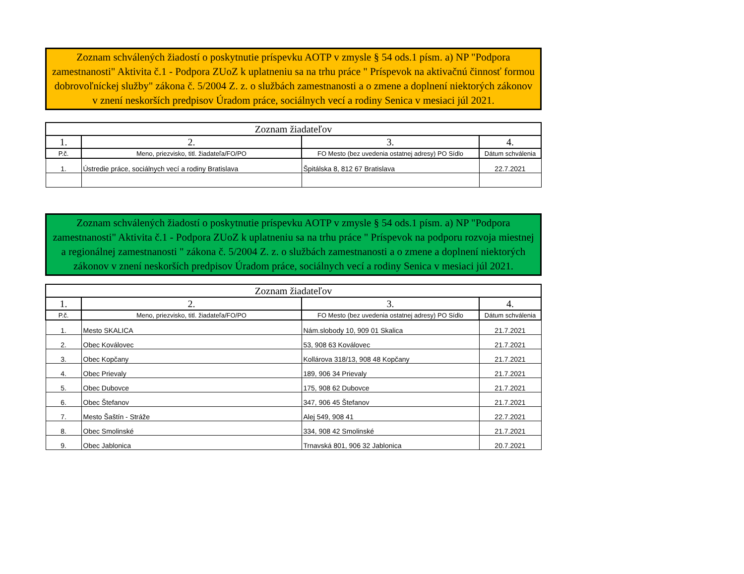Zoznam schválených žiadostí o poskytnutie príspevku AOTP v zmysle § 54 ods.1 písm. a) NP "Podpora zamestnanosti" Aktivita č.1 - Podpora ZUoZ k uplatneniu sa na trhu práce " Príspevok na aktivačnú činnosť formou dobrovoľníckej služby" zákona č. 5/2004 Z. z. o službách zamestnanosti a o zmene a doplnení niektorých zákonov v znení neskorších predpisov Úradom práce, sociálnych vecí a rodiny Senica v mesiaci júl 2021.
| Zoznam žiadateľov | | | |
| --- | --- | --- | --- |
| 1. | 2. | 3. | 4. |
| P.č. | Meno, priezvisko, titl. žiadateľa/FO/PO | FO Mesto (bez uvedenia ostatnej adresy) PO Sídlo | Dátum schválenia |
| 1. | Ústredie práce, sociálnych vecí a rodiny Bratislava | Špitálska 8, 812 67 Bratislava | 22.7.2021 |
Zoznam schválených žiadostí o poskytnutie príspevku AOTP v zmysle § 54 ods.1 písm. a) NP "Podpora zamestnanosti" Aktivita č.1 - Podpora ZUoZ k uplatneniu sa na trhu práce " Príspevok na podporu rozvoja miestnej a regionálnej zamestnanosti " zákona č. 5/2004 Z. z. o službách zamestnanosti a o zmene a doplnení niektorých zákonov v znení neskorších predpisov Úradom práce, sociálnych vecí a rodiny Senica v mesiaci júl 2021.
| Zoznam žiadateľov | | | |
| --- | --- | --- | --- |
| 1. | 2. | 3. | 4. |
| P.č. | Meno, priezvisko, titl. žiadateľa/FO/PO | FO Mesto (bez uvedenia ostatnej adresy) PO Sídlo | Dátum schválenia |
| 1. | Mesto SKALICA | Nám.slobody 10, 909 01 Skalica | 21.7.2021 |
| 2. | Obec Koválovec | 53, 908 63 Koválovec | 21.7.2021 |
| 3. | Obec Kopčany | Kollárova 318/13, 908 48 Kopčany | 21.7.2021 |
| 4. | Obec Prievaly | 189, 906 34 Prievaly | 21.7.2021 |
| 5. | Obec Dubovce | 175, 908 62 Dubovce | 21.7.2021 |
| 6. | Obec Štefanov | 347, 906 45 Štefanov | 21.7.2021 |
| 7. | Mesto Šaštín - Stráže | Alej 549, 908 41 | 22.7.2021 |
| 8. | Obec Smolinské | 334, 908 42 Smolinské | 21.7.2021 |
| 9. | Obec Jablonica | Trnavská 801, 906 32 Jablonica | 20.7.2021 |